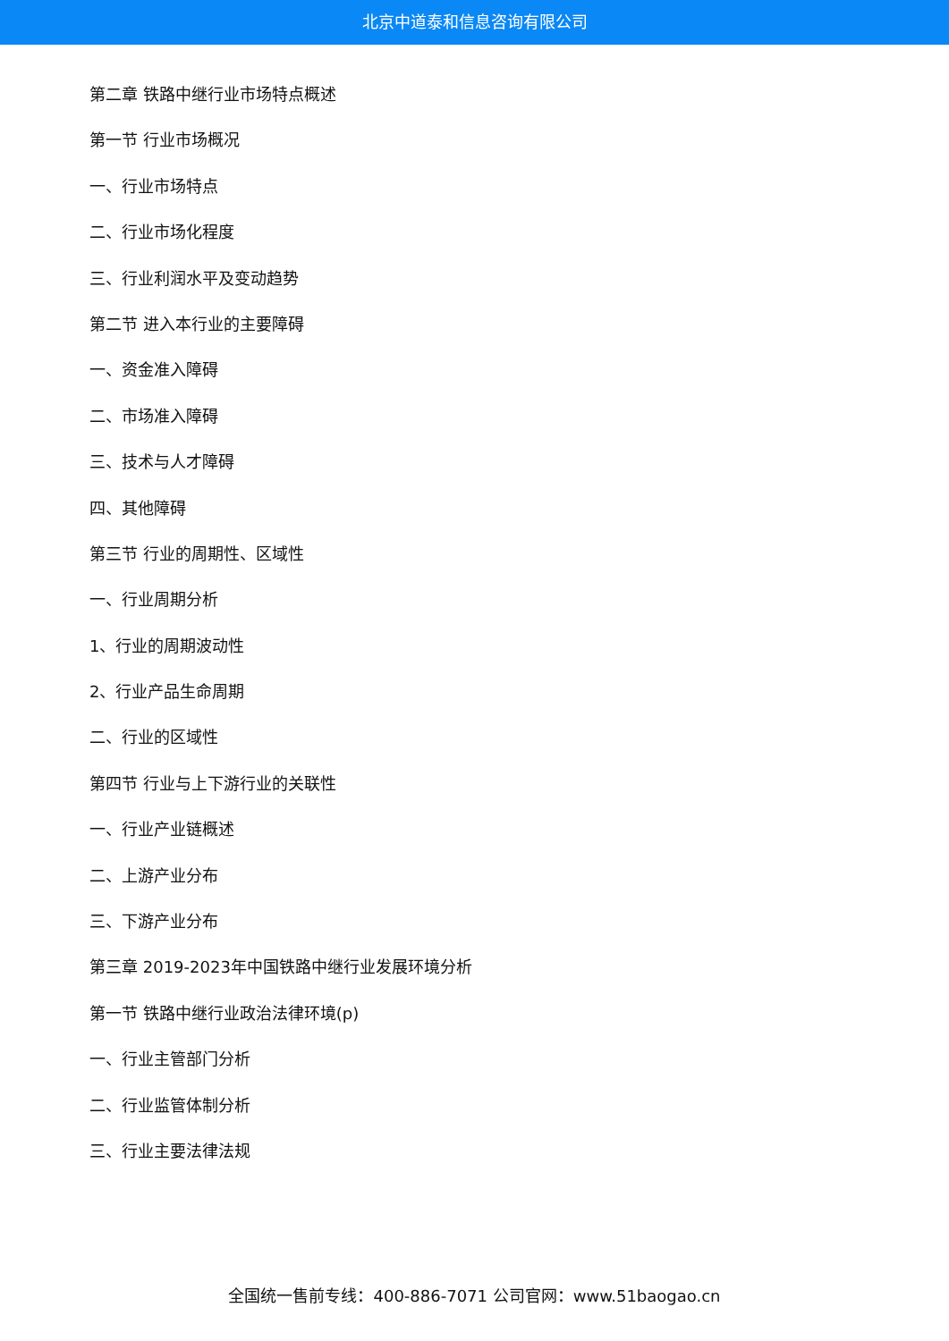北京中道泰和信息咨询有限公司
第二章 铁路中继行业市场特点概述
第一节 行业市场概况
一、行业市场特点
二、行业市场化程度
三、行业利润水平及变动趋势
第二节 进入本行业的主要障碍
一、资金准入障碍
二、市场准入障碍
三、技术与人才障碍
四、其他障碍
第三节 行业的周期性、区域性
一、行业周期分析
1、行业的周期波动性
2、行业产品生命周期
二、行业的区域性
第四节 行业与上下游行业的关联性
一、行业产业链概述
二、上游产业分布
三、下游产业分布
第三章 2019-2023年中国铁路中继行业发展环境分析
第一节 铁路中继行业政治法律环境(p)
一、行业主管部门分析
二、行业监管体制分析
三、行业主要法律法规
全国统一售前专线：400-886-7071 公司官网：www.51baogao.cn